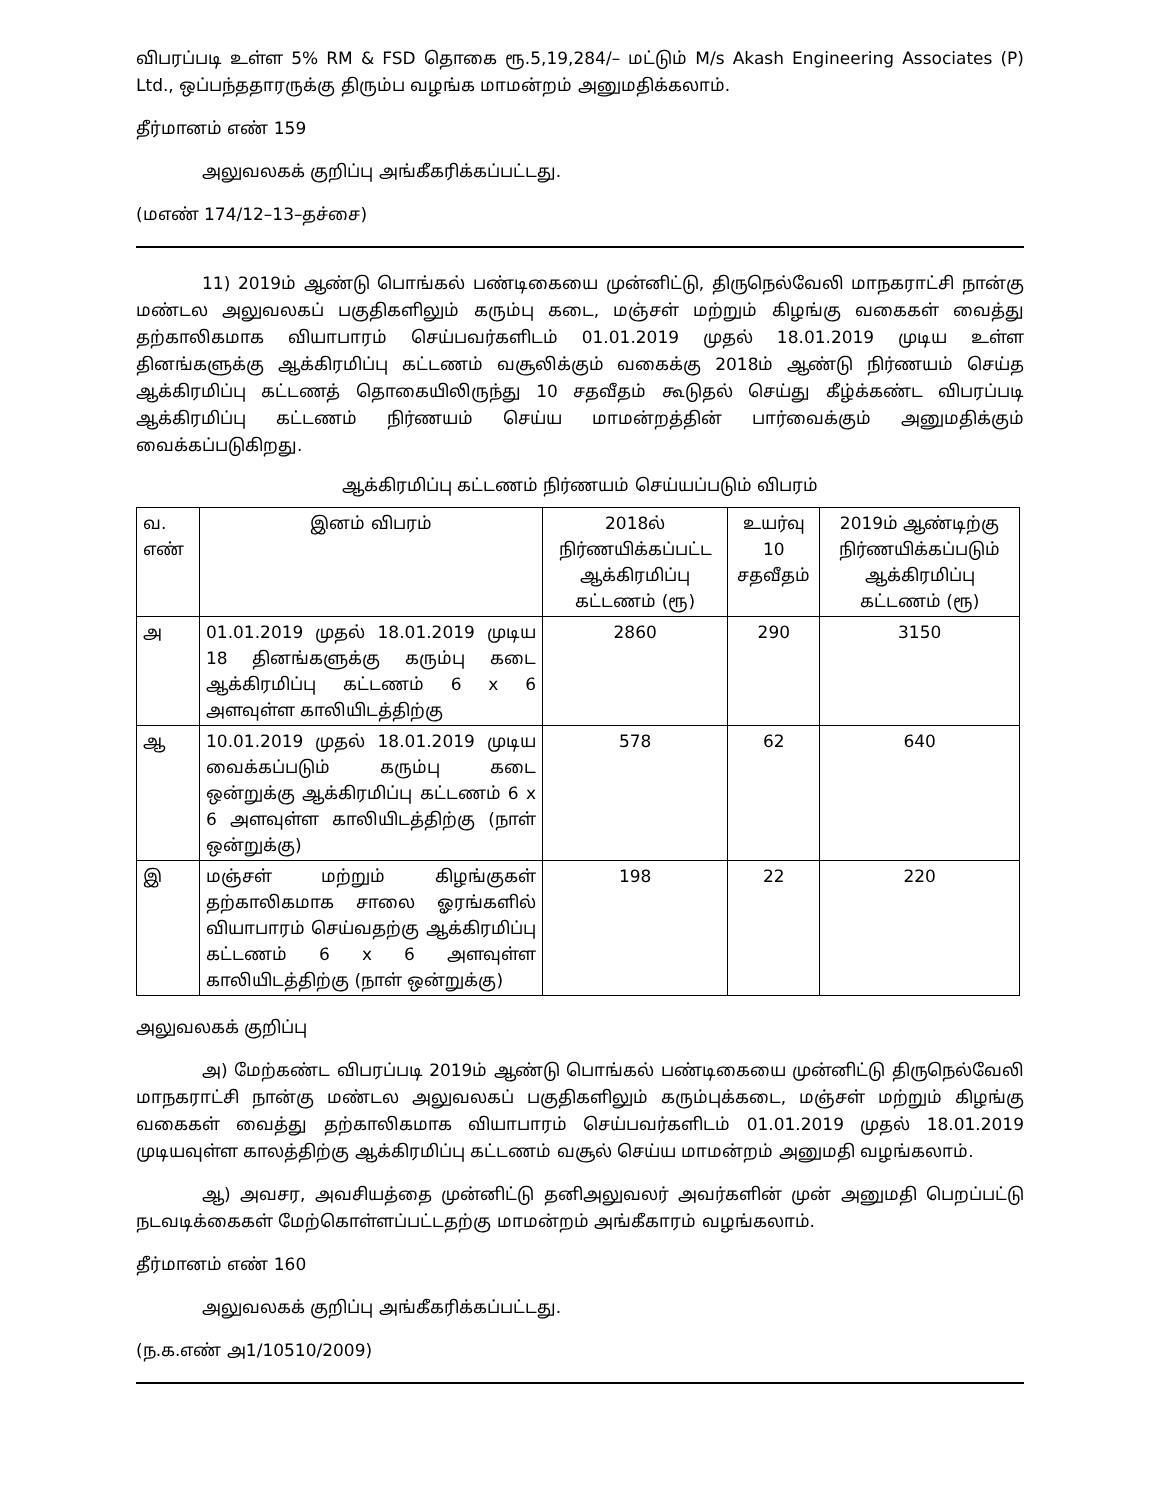விபரப்படி உள்ள 5% RM & FSD தொகை ரூ.5,19,284/– மட்டும் M/s Akash Engineering Associates (P) Ltd., ஒப்பந்ததாரருக்கு திரும்ப வழங்க மாமன்றம் அனுமதிக்கலாம்.
தீர்மானம் எண் 159
அலுவலகக் குறிப்பு அங்கீகரிக்கப்பட்டது.
(மஎண் 174/12–13–தச்சை)
11) 2019ம் ஆண்டு பொங்கல் பண்டிகையை முன்னிட்டு, திருநெல்வேலி மாநகராட்சி நான்கு மண்டல அலுவலகப் பகுதிகளிலும் கரும்பு கடை, மஞ்சள் மற்றும் கிழங்கு வகைகள் வைத்து தற்காலிகமாக வியாபாரம் செய்பவர்களிடம் 01.01.2019 முதல் 18.01.2019 முடிய உள்ள தினங்களுக்கு ஆக்கிரமிப்பு கட்டணம் வசூலிக்கும் வகைக்கு 2018ம் ஆண்டு நிர்ணயம் செய்த ஆக்கிரமிப்பு கட்டணத் தொகையிலிருந்து 10 சதவீதம் கூடுதல் செய்து கீழ்க்கண்ட விபரப்படி ஆக்கிரமிப்பு கட்டணம் நிர்ணயம் செய்ய மாமன்றத்தின் பார்வைக்கும் அனுமதிக்கும் வைக்கப்படுகிறது.
ஆக்கிரமிப்பு கட்டணம் நிர்ணயம் செய்யப்படும் விபரம்
| வ. எண் | இனம் விபரம் | 2018ல் நிர்ணயிக்கப்பட்ட ஆக்கிரமிப்பு கட்டணம் (ரூ) | உயர்வு 10 சதவீதம் | 2019ம் ஆண்டிற்கு நிர்ணயிக்கப்படும் ஆக்கிரமிப்பு கட்டணம் (ரூ) |
| --- | --- | --- | --- | --- |
| அ | 01.01.2019 முதல் 18.01.2019 முடிய 18 தினங்களுக்கு கரும்பு கடை ஆக்கிரமிப்பு கட்டணம் 6 x 6 அளவுள்ள காலியிடத்திற்கு | 2860 | 290 | 3150 |
| ஆ | 10.01.2019 முதல் 18.01.2019 முடிய வைக்கப்படும் கரும்பு கடை ஒன்றுக்கு ஆக்கிரமிப்பு கட்டணம் 6 x 6 அளவுள்ள காலியிடத்திற்கு (நாள் ஒன்றுக்கு) | 578 | 62 | 640 |
| இ | மஞ்சள் மற்றும் கிழங்குகள் தற்காலிகமாக சாலை ஓரங்களில் வியாபாரம் செய்வதற்கு ஆக்கிரமிப்பு கட்டணம் 6 x 6 அளவுள்ள காலியிடத்திற்கு (நாள் ஒன்றுக்கு) | 198 | 22 | 220 |
அலுவலகக் குறிப்பு
அ) மேற்கண்ட விபரப்படி 2019ம் ஆண்டு பொங்கல் பண்டிகையை முன்னிட்டு திருநெல்வேலி மாநகராட்சி நான்கு மண்டல அலுவலகப் பகுதிகளிலும் கரும்புக்கடை, மஞ்சள் மற்றும் கிழங்கு வகைகள் வைத்து தற்காலிகமாக வியாபாரம் செய்பவர்களிடம் 01.01.2019 முதல் 18.01.2019 முடியவுள்ள காலத்திற்கு ஆக்கிரமிப்பு கட்டணம் வசூல் செய்ய மாமன்றம் அனுமதி வழங்கலாம்.
ஆ) அவசர, அவசியத்தை முன்னிட்டு தனிஅலுவலர் அவர்களின் முன் அனுமதி பெறப்பட்டு நடவடிக்கைகள் மேற்கொள்ளப்பட்டதற்கு மாமன்றம் அங்கீகாரம் வழங்கலாம்.
தீர்மானம் எண் 160
அலுவலகக் குறிப்பு அங்கீகரிக்கப்பட்டது.
(ந.க.எண் அ1/10510/2009)